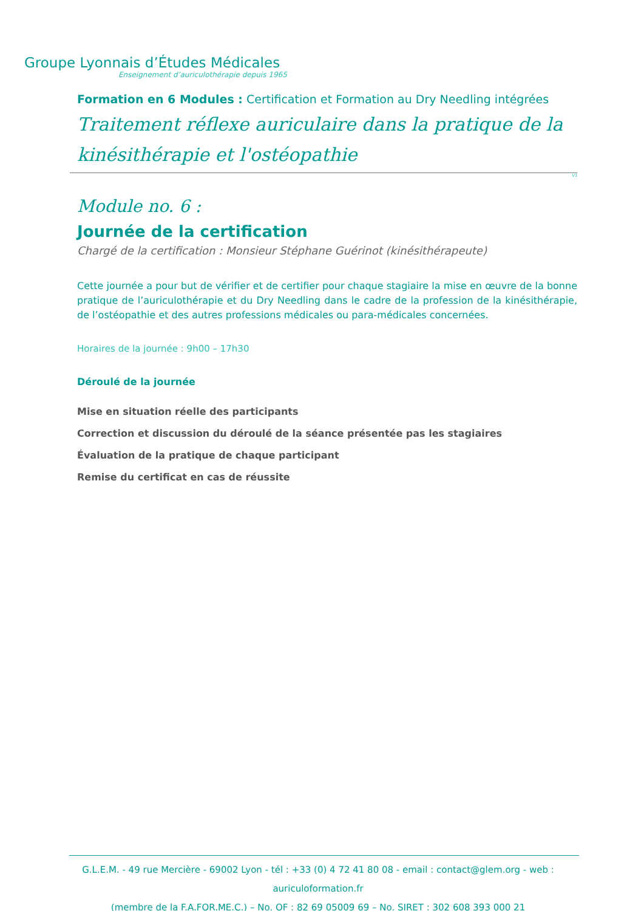Groupe Lyonnais d’Études Médicales
Enseignement d’auriculothérapie depuis 1965
Formation en 6 Modules : Certification et Formation au Dry Needling intégrées
Traitement réflexe auriculaire dans la pratique de la kinésithérapie et l'ostéopathie
V1
Module no. 6 :
Journée de la certification
Chargé de la certification : Monsieur Stéphane Guérinot (kinésithérapeute)
Cette journée a pour but de vérifier et de certifier pour chaque stagiaire la mise en œuvre de la bonne pratique de l’auriculothérapie et du Dry Needling dans le cadre de la profession de la kinésithérapie, de l’ostéopathie et des autres professions médicales ou para-médicales concernées.
Horaires de la journée : 9h00 – 17h30
Déroulé de la journée
Mise en situation réelle des participants
Correction et discussion du déroulé de la séance présentée pas les stagiaires
Évaluation de la pratique de chaque participant
Remise du certificat en cas de réussite
G.L.E.M. - 49 rue Mercière - 69002 Lyon - tél : +33 (0) 4 72 41 80 08 - email : contact@glem.org - web : auriculoformation.fr
(membre de la F.A.FOR.ME.C.) – No. OF : 82 69 05009 69 – No. SIRET : 302 608 393 000 21